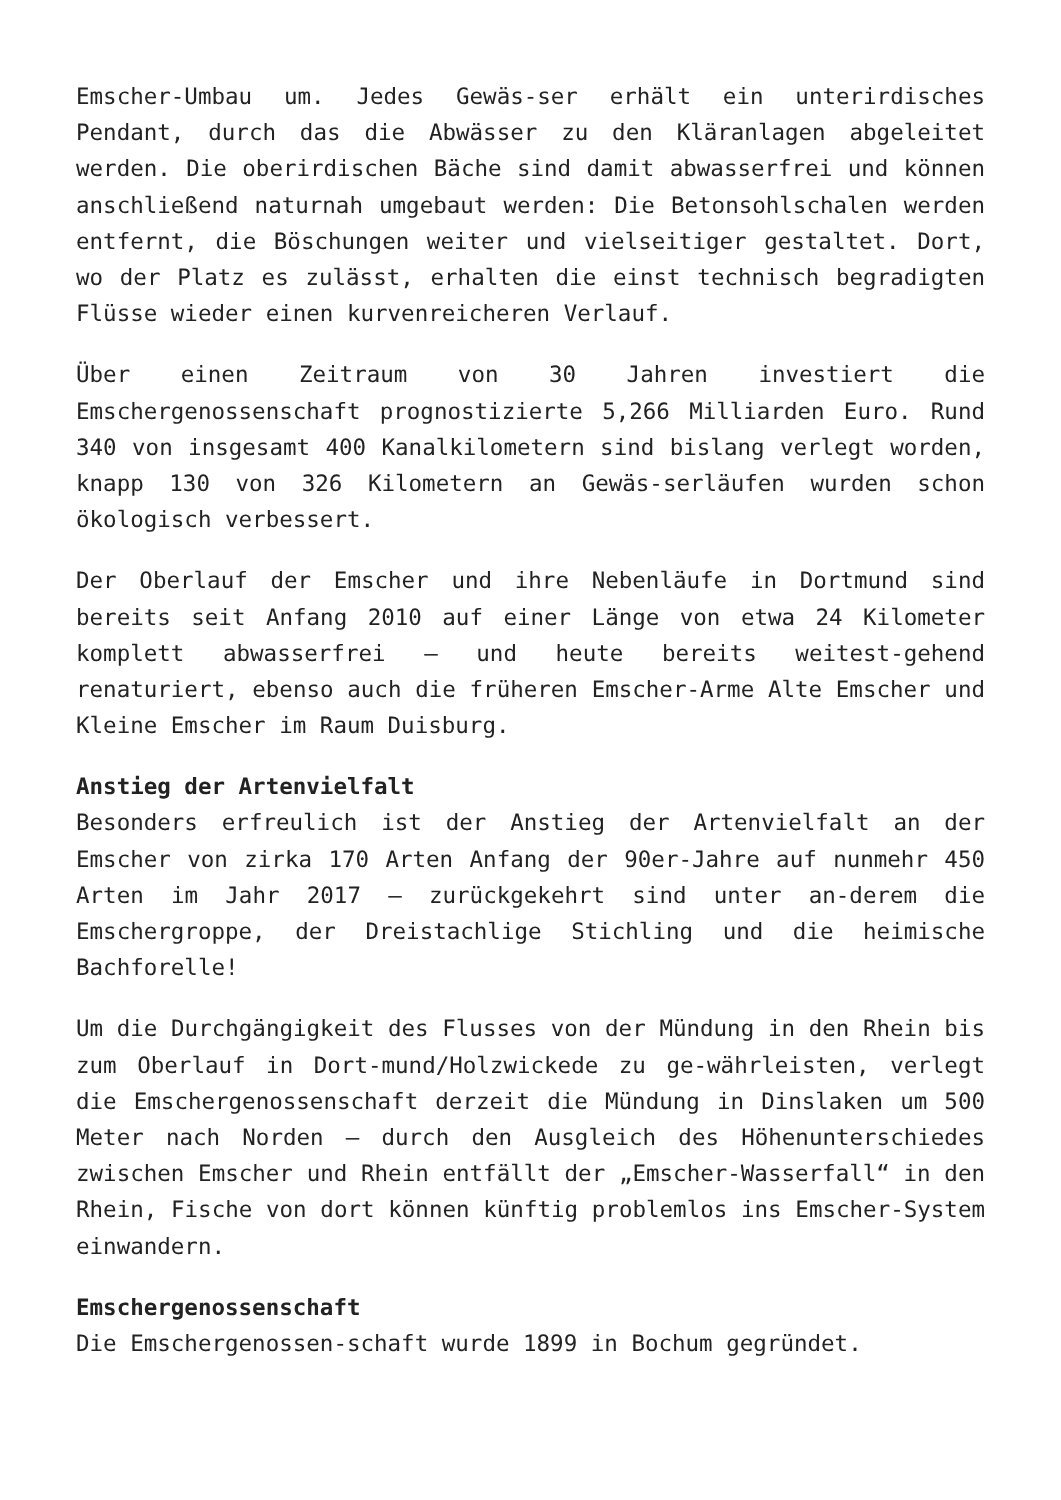Emscher-Umbau um. Jedes Gewäs-ser erhält ein unterirdisches Pendant, durch das die Abwässer zu den Kläranlagen abgeleitet werden. Die oberirdischen Bäche sind damit abwasserfrei und können anschließend naturnah umgebaut werden: Die Betonsohlschalen werden entfernt, die Böschungen weiter und vielseitiger gestaltet. Dort, wo der Platz es zulässt, erhalten die einst technisch begradigten Flüsse wieder einen kurvenreicheren Verlauf.
Über einen Zeitraum von 30 Jahren investiert die Emschergenossenschaft prognostizierte 5,266 Milliarden Euro. Rund 340 von insgesamt 400 Kanalkilometern sind bislang verlegt worden, knapp 130 von 326 Kilometern an Gewäs-serläufen wurden schon ökologisch verbessert.
Der Oberlauf der Emscher und ihre Nebenläufe in Dortmund sind bereits seit Anfang 2010 auf einer Länge von etwa 24 Kilometer komplett abwasserfrei – und heute bereits weitest-gehend renaturiert, ebenso auch die früheren Emscher-Arme Alte Emscher und Kleine Emscher im Raum Duisburg.
Anstieg der Artenvielfalt
Besonders erfreulich ist der Anstieg der Artenvielfalt an der Emscher von zirka 170 Arten Anfang der 90er-Jahre auf nunmehr 450 Arten im Jahr 2017 – zurückgekehrt sind unter an-derem die Emschergroppe, der Dreistachlige Stichling und die heimische Bachforelle!
Um die Durchgängigkeit des Flusses von der Mündung in den Rhein bis zum Oberlauf in Dort-mund/Holzwickede zu ge-währleisten, verlegt die Emschergenossenschaft derzeit die Mündung in Dinslaken um 500 Meter nach Norden – durch den Ausgleich des Höhenunterschiedes zwischen Emscher und Rhein entfällt der „Emscher-Wasserfall“ in den Rhein, Fische von dort können künftig problemlos ins Emscher-System einwandern.
Emschergenossenschaft
Die Emschergenossen-schaft wurde 1899 in Bochum gegründet.